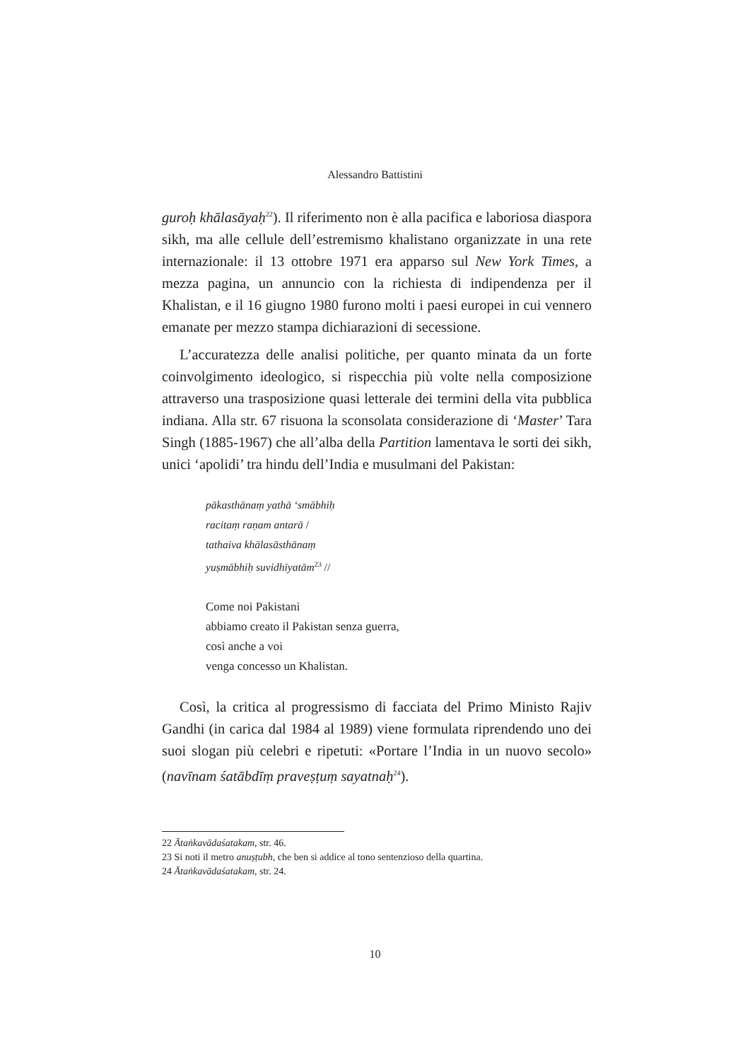Alessandro Battistini
guroḥ khālasāyaḥ<sup>22</sup>). Il riferimento non è alla pacifica e laboriosa diaspora sikh, ma alle cellule dell’estremismo khalistano organizzate in una rete internazionale: il 13 ottobre 1971 era apparso sul New York Times, a mezza pagina, un annuncio con la richiesta di indipendenza per il Khalistan, e il 16 giugno 1980 furono molti i paesi europei in cui vennero emanate per mezzo stampa dichiarazioni di secessione.
L’accuratezza delle analisi politiche, per quanto minata da un forte coinvolgimento ideologico, si rispecchia più volte nella composizione attraverso una trasposizione quasi letterale dei termini della vita pubblica indiana. Alla str. 67 risuona la sconsolata considerazione di ‘Master’ Tara Singh (1885-1967) che all’alba della Partition lamentava le sorti dei sikh, unici ‘apolidi’ tra hindu dell’India e musulmani del Pakistan:
pākasthānaṃ yathā ‘smābhiḥ
racitaṃ raṇam antarā /
tathaiva khālasāsthānaṃ
yuṣmābhiḥ suvidhīyatām<sup>23</sup> //
Come noi Pakistani
abbiamo creato il Pakistan senza guerra,
così anche a voi
venga concesso un Khalistan.
Così, la critica al progressismo di facciata del Primo Ministo Rajiv Gandhi (in carica dal 1984 al 1989) viene formulata riprendendo uno dei suoi slogan più celebri e ripetuti: «Portare l’India in un nuovo secolo» (navīnam śatābdīṃ praveṣṭuṃ sayatnaḥ<sup>24</sup>).
22 Ātaṅkavādaśatakam, str. 46.
23 Si noti il metro anuṣṭubh, che ben si addice al tono sentenzioso della quartina.
24 Ātaṅkavādaśatakam, str. 24.
10